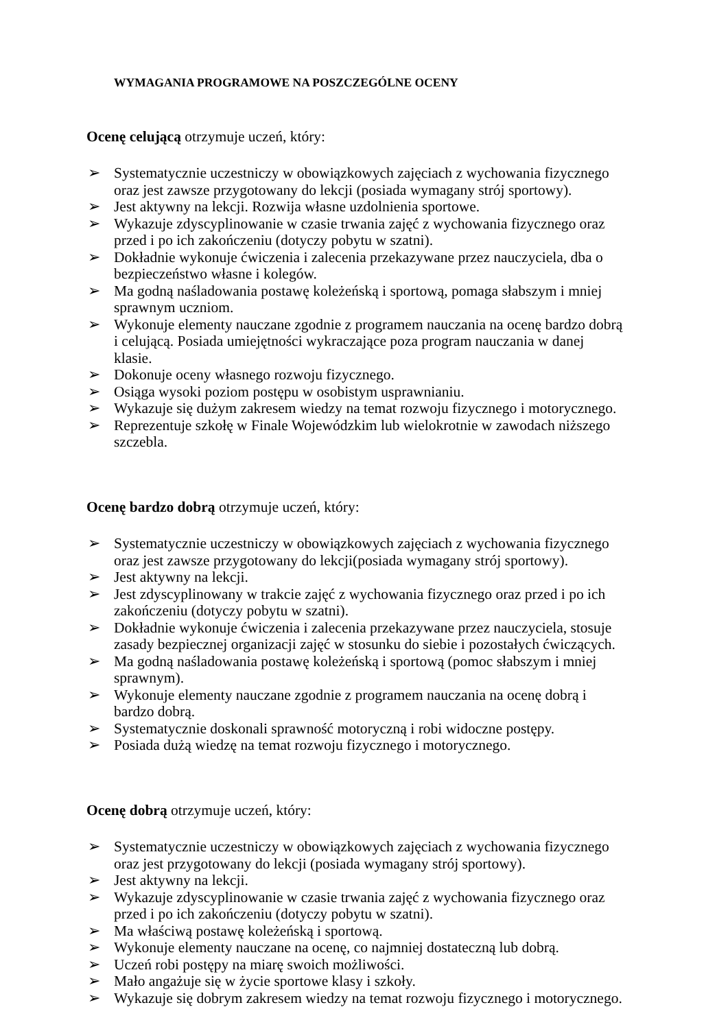WYMAGANIA PROGRAMOWE NA POSZCZEGÓLNE OCENY
Ocenę celującą otrzymuje uczeń, który:
➢ Systematycznie uczestniczy w obowiązkowych zajęciach z wychowania fizycznego oraz jest zawsze przygotowany do lekcji (posiada wymagany strój sportowy).
➢ Jest aktywny na lekcji. Rozwija własne uzdolnienia sportowe.
➢ Wykazuje zdyscyplinowanie w czasie trwania zajęć z wychowania fizycznego oraz przed i po ich zakończeniu (dotyczy pobytu w szatni).
➢ Dokładnie wykonuje ćwiczenia i zalecenia przekazywane przez nauczyciela, dba o bezpieczeństwo własne i kolegów.
➢ Ma godną naśladowania postawę koleżeńską i sportową, pomaga słabszym i mniej sprawnym uczniom.
➢ Wykonuje elementy nauczane zgodnie z programem nauczania na ocenę bardzo dobrą i celującą. Posiada umiejętności wykraczające poza program nauczania w danej klasie.
➢ Dokonuje oceny własnego rozwoju fizycznego.
➢ Osiąga wysoki poziom postępu w osobistym usprawnianiu.
➢ Wykazuje się dużym zakresem wiedzy na temat rozwoju fizycznego i motorycznego.
➢ Reprezentuje szkołę w Finale Wojewódzkim lub wielokrotnie w zawodach niższego szczebla.
Ocenę bardzo dobrą otrzymuje uczeń, który:
➢ Systematycznie uczestniczy w obowiązkowych zajęciach z wychowania fizycznego oraz jest zawsze przygotowany do lekcji(posiada wymagany strój sportowy).
➢ Jest aktywny na lekcji.
➢ Jest zdyscyplinowany w trakcie zajęć z wychowania fizycznego oraz przed i po ich zakończeniu (dotyczy pobytu w szatni).
➢ Dokładnie wykonuje ćwiczenia i zalecenia przekazywane przez nauczyciela, stosuje zasady bezpiecznej organizacji zajęć w stosunku do siebie i pozostałych ćwiczących.
➢ Ma godną naśladowania postawę koleżeńską i sportową (pomoc słabszym i mniej sprawnym).
➢ Wykonuje elementy nauczane zgodnie z programem nauczania na ocenę dobrą i bardzo dobrą.
➢ Systematycznie doskonali sprawność motoryczną i robi widoczne postępy.
➢ Posiada dużą wiedzę na temat rozwoju fizycznego i motorycznego.
Ocenę dobrą otrzymuje uczeń, który:
➢ Systematycznie uczestniczy w obowiązkowych zajęciach z wychowania fizycznego oraz jest przygotowany do lekcji (posiada wymagany strój sportowy).
➢ Jest aktywny na lekcji.
➢ Wykazuje zdyscyplinowanie w czasie trwania zajęć z wychowania fizycznego oraz przed i po ich zakończeniu (dotyczy pobytu w szatni).
➢ Ma właściwą postawę koleżeńską i sportową.
➢ Wykonuje elementy nauczane na ocenę, co najmniej dostateczną lub dobrą.
➢ Uczeń robi postępy na miarę swoich możliwości.
➢ Mało angażuje się w życie sportowe klasy i szkoły.
➢ Wykazuje się dobrym zakresem wiedzy na temat rozwoju fizycznego i motorycznego.